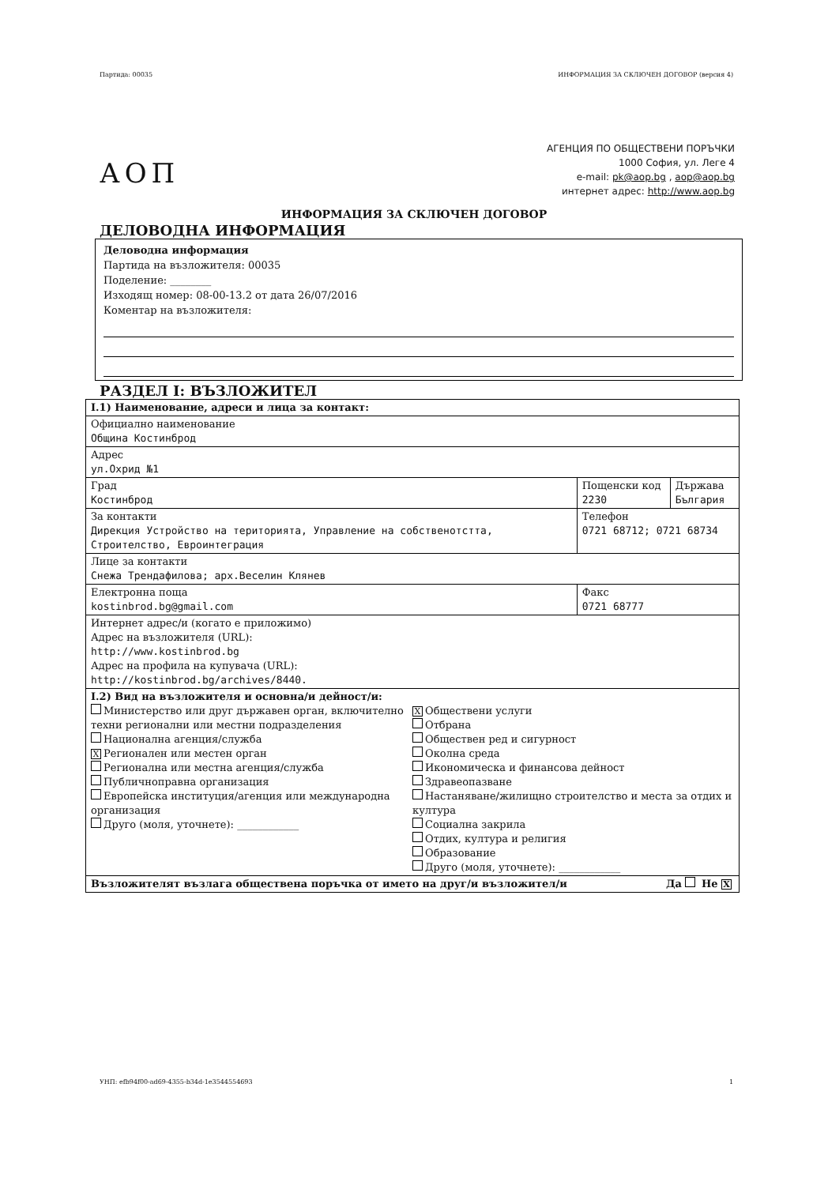Партида: 00035 ИНФОРМАЦИЯ ЗА СКЛЮЧЕН ДОГОВОР (версия 4)
АОП
АГЕНЦИЯ ПО ОБЩЕСТВЕНИ ПОРЪЧКИ
1000 София, ул. Леге 4
e-mail: pk@aop.bg , aop@aop.bg
интернет адрес: http://www.aop.bg
ИНФОРМАЦИЯ ЗА СКЛЮЧЕН ДОГОВОР
ДЕЛОВОДНА ИНФОРМАЦИЯ
Деловодна информация
Партида на възложителя: 00035
Поделение: ________
Изходящ номер: 08-00-13.2 от дата 26/07/2016
Коментар на възложителя:
РАЗДЕЛ I: ВЪЗЛОЖИТЕЛ
| I.1) Наименование, адреси и лица за контакт: | | |
| Официално наименование Община Костинброд | | |
| Адрес ул.Охрид №1 | | |
| Град Костинброд | Пощенски код 2230 | Държава България |
| За контакти Дирекция Устройство на територията, Управление на собственотстта, Строителство, Евроинтеграция | Телефон 0721 68712; 0721 68734 | |
| Лице за контакти Снежа Трендафилова; арх.Веселин Клянев | | |
| Електронна поща kostinbrod.bg@gmail.com | Факс 0721 68777 | |
| Интернет адрес/и (когато е приложимо) Адрес на възложителя (URL): http://www.kostinbrod.bg Адрес на профила на купувача (URL): http://kostinbrod.bg/archives/8440. | | |
| I.2) Вид на възложителя и основна/и дейност/и: Министерство или друг държавен орган, включително техни регионални или местни подразделения Национална агенция/служба X Регионален или местен орган Регионална или местна агенция/служба Публичноправна организация Европейска институция/агенция или международна организация Друго (моля, уточнете): ____________ X Обществени услуги Отбрана Обществен ред и сигурност Околна среда Икономическа и финансова дейност Здравеопазване Настаняване/жилищно строителство и места за отдих и култура Социална закрила Отдих, култура и религия Образование Друго (моля, уточнете): ____________ | | |
| Възложителят възлага обществена поръчка от името на друг/и възложител/и Да Не X | | |
УНП: efb94f00-ad69-4355-b34d-1e3544554693 1